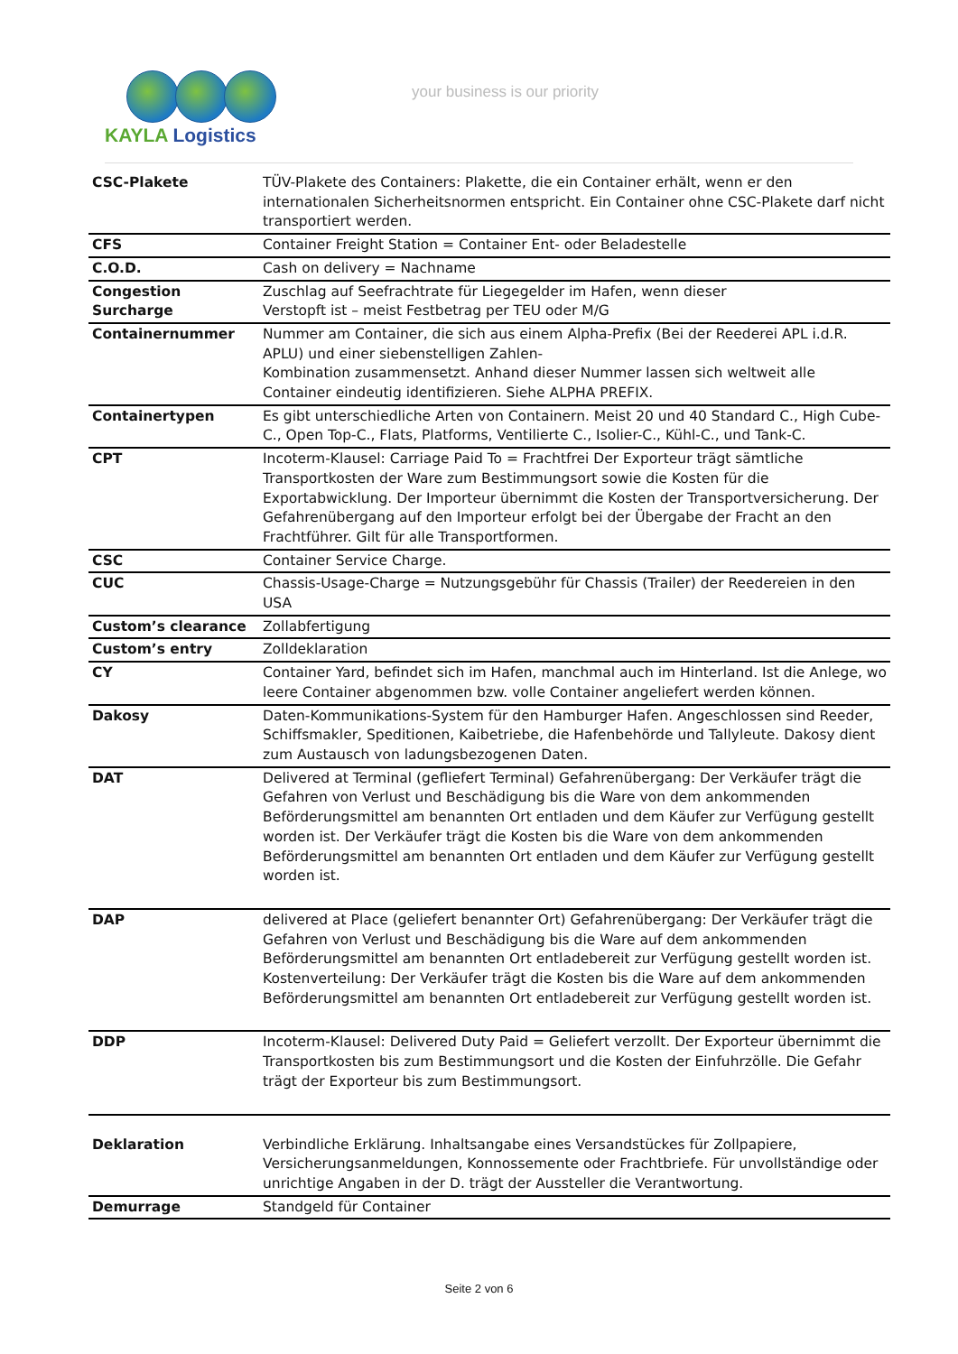KAYLA Logistics
your business is our priority
| CSC-Plakete | TÜV-Plakete des Containers: Plakette, die ein Container erhält, wenn er den internationalen Sicherheitsnormen entspricht. Ein Container ohne CSC-Plakete darf nicht transportiert werden. |
| CFS | Container Freight Station = Container Ent- oder Beladestelle |
| C.O.D. | Cash on delivery = Nachname |
| Congestion Surcharge | Zuschlag auf Seefrachtrate für Liegegelder im Hafen, wenn dieser Verstopft ist – meist Festbetrag per TEU oder M/G |
| Containernummer | Nummer am Container, die sich aus einem Alpha-Prefix (Bei der Reederei APL i.d.R. APLU) und einer siebenstelligen Zahlen- Kombination zusammensetzt. Anhand dieser Nummer lassen sich weltweit alle Container eindeutig identifizieren. Siehe ALPHA PREFIX. |
| Containertypen | Es gibt unterschiedliche Arten von Containern. Meist 20 und 40 Standard C., High Cube-C., Open Top-C., Flats, Platforms, Ventilierte C., Isolier-C., Kühl-C., und Tank-C. |
| CPT | Incoterm-Klausel: Carriage Paid To = Frachtfrei Der Exporteur trägt sämtliche Transportkosten der Ware zum Bestimmungsort sowie die Kosten für die Exportabwicklung. Der Importeur übernimmt die Kosten der Transportversicherung. Der Gefahrenübergang auf den Importeur erfolgt bei der Übergabe der Fracht an den Frachtführer. Gilt für alle Transportformen. |
| CSC | Container Service Charge. |
| CUC | Chassis-Usage-Charge = Nutzungsgebühr für Chassis (Trailer) der Reedereien in den USA |
| Custom’s clearance | Zollabfertigung |
| Custom’s entry | Zolldeklaration |
| CY | Container Yard, befindet sich im Hafen, manchmal auch im Hinterland. Ist die Anlege, wo leere Container abgenommen bzw. volle Container angeliefert werden können. |
| Dakosy | Daten-Kommunikations-System für den Hamburger Hafen. Angeschlossen sind Reeder, Schiffsmakler, Speditionen, Kaibetriebe, die Hafenbehörde und Tallyleute. Dakosy dient zum Austausch von ladungsbezogenen Daten. |
| DAT | Delivered at Terminal (gefliefert Terminal) Gefahrenübergang: Der Verkäufer trägt die Gefahren von Verlust und Beschädigung bis die Ware von dem ankommenden Beförderungsmittel am benannten Ort entladen und dem Käufer zur Verfügung gestellt worden ist. Der Verkäufer trägt die Kosten bis die Ware von dem ankommenden Beförderungsmittel am benannten Ort entladen und dem Käufer zur Verfügung gestellt worden ist. |
| DAP | delivered at Place (geliefert benannter Ort) Gefahrenübergang: Der Verkäufer trägt die Gefahren von Verlust und Beschädigung bis die Ware auf dem ankommenden Beförderungsmittel am benannten Ort entladebereit zur Verfügung gestellt worden ist. Kostenverteilung: Der Verkäufer trägt die Kosten bis die Ware auf dem ankommenden Beförderungsmittel am benannten Ort entladebereit zur Verfügung gestellt worden ist. |
| DDP | Incoterm-Klausel: Delivered Duty Paid = Geliefert verzollt. Der Exporteur übernimmt die Transportkosten bis zum Bestimmungsort und die Kosten der Einfuhrzölle. Die Gefahr trägt der Exporteur bis zum Bestimmungsort. |
| Deklaration | Verbindliche Erklärung. Inhaltsangabe eines Versandstückes für Zollpapiere, Versicherungsanmeldungen, Konnossemente oder Frachtbriefe. Für unvollständige oder unrichtige Angaben in der D. trägt der Aussteller die Verantwortung. |
| Demurrage | Standgeld für Container |
Seite 2 von 6